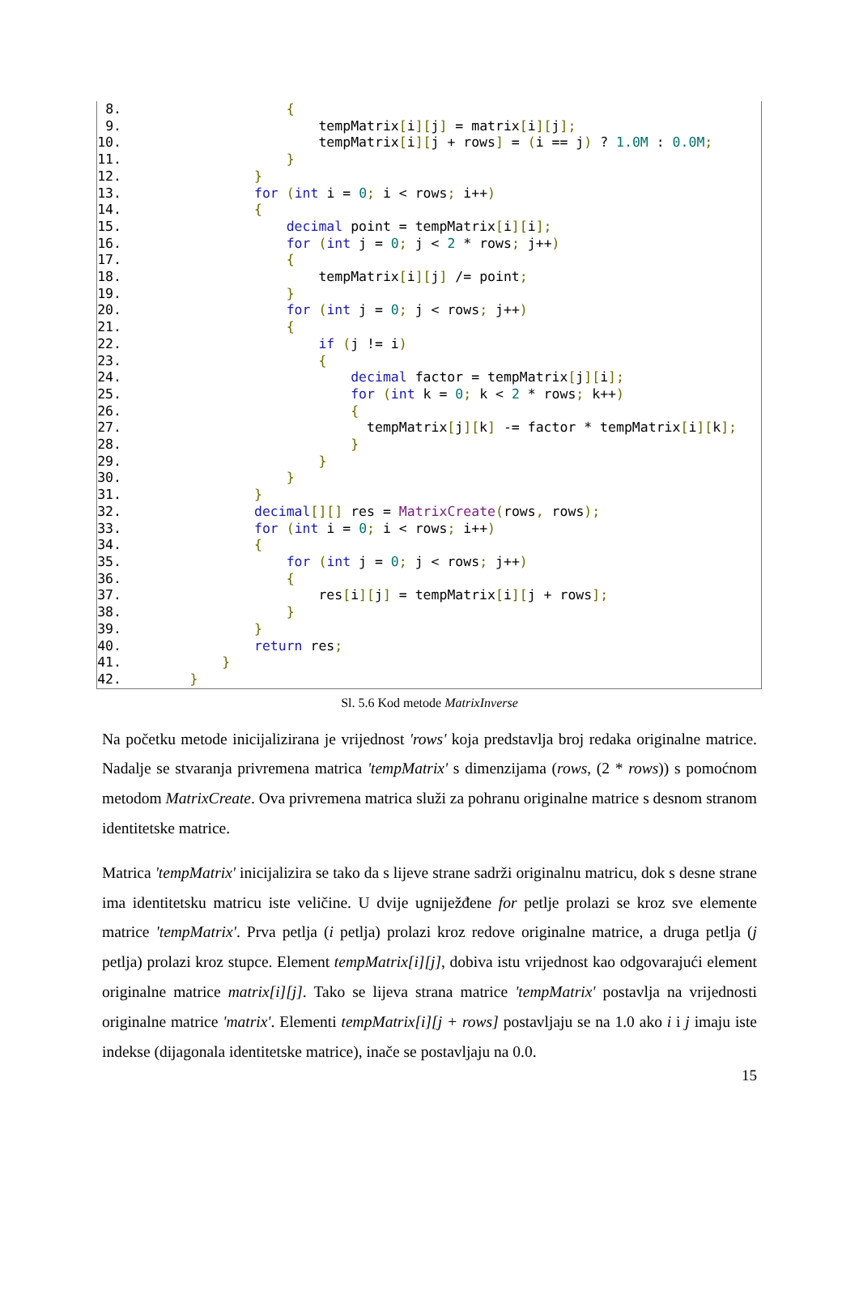8. { 9. tempMatrix[i][j] = matrix[i][j]; 10. tempMatrix[i][j + rows] = (i == j) ? 1.0M : 0.0M; 11. } 12. } 13. for (int i = 0; i < rows; i++) 14. { 15. decimal point = tempMatrix[i][i]; 16. for (int j = 0; j < 2 * rows; j++) 17. { 18. tempMatrix[i][j] /= point; 19. } 20. for (int j = 0; j < rows; j++) 21. { 22. if (j != i) 23. { 24. decimal factor = tempMatrix[j][i]; 25. for (int k = 0; k < 2 * rows; k++) 26. { 27. tempMatrix[j][k] -= factor * tempMatrix[i][k]; 28. } 29. } 30. } 31. } 32. decimal[][] res = MatrixCreate(rows, rows); 33. for (int i = 0; i < rows; i++) 34. { 35. for (int j = 0; j < rows; j++) 36. { 37. res[i][j] = tempMatrix[i][j + rows]; 38. } 39. } 40. return res; 41. } 42. }
Sl. 5.6 Kod metode MatrixInverse
Na početku metode inicijalizirana je vrijednost 'rows' koja predstavlja broj redaka originalne matrice. Nadalje se stvaranja privremena matrica 'tempMatrix' s dimenzijama (rows, (2 * rows)) s pomoćnom metodom MatrixCreate. Ova privremena matrica služi za pohranu originalne matrice s desnom stranom identitetske matrice.
Matrica 'tempMatrix' inicijalizira se tako da s lijeve strane sadrži originalnu matricu, dok s desne strane ima identitetsku matricu iste veličine. U dvije ugniježđene for petlje prolazi se kroz sve elemente matrice 'tempMatrix'. Prva petlja (i petlja) prolazi kroz redove originalne matrice, a druga petlja (j petlja) prolazi kroz stupce. Element tempMatrix[i][j], dobiva istu vrijednost kao odgovarajući element originalne matrice matrix[i][j]. Tako se lijeva strana matrice 'tempMatrix' postavlja na vrijednosti originalne matrice 'matrix'. Elementi tempMatrix[i][j + rows] postavljaju se na 1.0 ako i i j imaju iste indekse (dijagonala identitetske matrice), inače se postavljaju na 0.0.
15